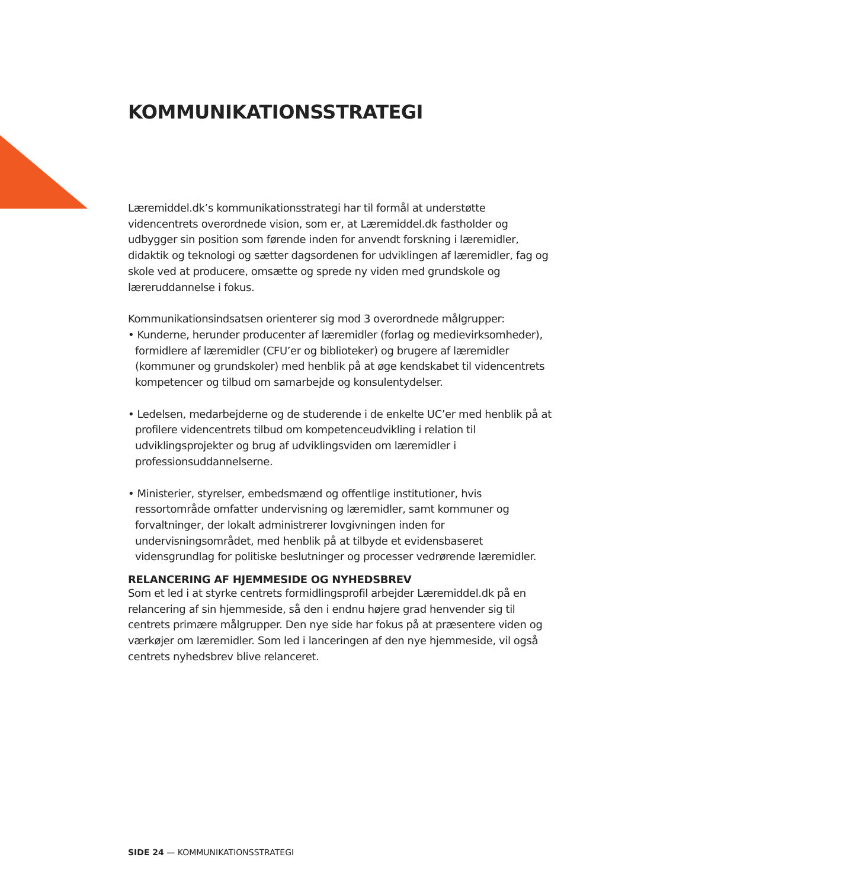KOMMUNIKATIONSSTRATEGI
Læremiddel.dk’s kommunikationsstrategi har til formål at understøtte videncentrets overordnede vision, som er, at Læremiddel.dk fastholder og udbygger sin position som førende inden for anvendt forskning i læremidler, didaktik og teknologi og sætter dagsordenen for udviklingen af læremidler, fag og skole ved at producere, omsætte og sprede ny viden med grundskole og læreruddannelse i fokus.
Kommunikationsindsatsen orienterer sig mod 3 overordnede målgrupper:
• Kunderne, herunder producenter af læremidler (forlag og medievirksomheder), formidlere af læremidler (CFU’er og biblioteker) og brugere af læremidler (kommuner og grundskoler) med henblik på at øge kendskabet til videncentrets kompetencer og tilbud om samarbejde og konsulentydelser.
• Ledelsen, medarbejderne og de studerende i de enkelte UC’er med henblik på at profilere videncentrets tilbud om kompetenceudvikling i relation til udviklingsprojekter og brug af udviklingsviden om læremidler i professionsuddannelserne.
• Ministerier, styrelser, embedsmænd og offentlige institutioner, hvis ressortområde omfatter undervisning og læremidler, samt kommuner og forvaltninger, der lokalt administrerer lovgivningen inden for undervisningsområdet, med henblik på at tilbyde et evidensbaseret vidensgrundlag for politiske beslutninger og processer vedrørende læremidler.
RELANCERING AF HJEMMESIDE OG NYHEDSBREV
Som et led i at styrke centrets formidlingsprofil arbejder Læremiddel.dk på en relancering af sin hjemmeside, så den i endnu højere grad henvender sig til centrets primære målgrupper. Den nye side har fokus på at præsentere viden og værkøjer om læremidler. Som led i lanceringen af den nye hjemmeside, vil også centrets nyhedsbrev blive relanceret.
SIDE 24 — KOMMUNIKATIONSSTRATEGI